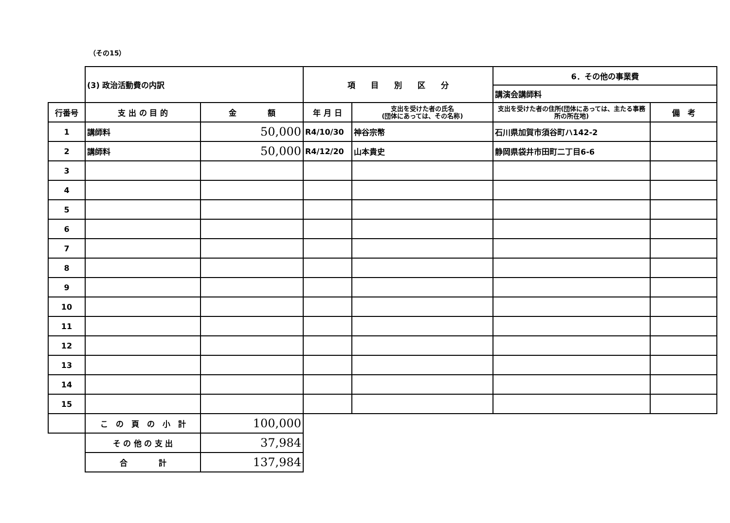（その15）
| | (3) 政治活動費の内訳 | | 項 目 別 区 分 | | 6．その他の事業費 | |
| | | | | | 講演会講師料 | |
| 行番号 | 支 出 の 目 的 | 金 額 | 年 月 日 | 支出を受けた者の氏名 (団体にあっては、その名称) | 支出を受けた者の住所(団体にあっては、主たる事務所の所在地) | 備 考 |
| 1 | 講師料 | 50,000 | R4/10/30 | 神谷宗幣 | 石川県加賀市須谷町ハ142-2 | |
| 2 | 講師料 | 50,000 | R4/12/20 | 山本貴史 | 静岡県袋井市田町二丁目6-6 | |
| 3 | | | | | | |
| 4 | | | | | | |
| 5 | | | | | | |
| 6 | | | | | | |
| 7 | | | | | | |
| 8 | | | | | | |
| 9 | | | | | | |
| 10 | | | | | | |
| 11 | | | | | | |
| 12 | | | | | | |
| 13 | | | | | | |
| 14 | | | | | | |
| 15 | | | | | | |
| | こ の 頁 の 小 計 | 100,000 | | | | |
| | そ の 他 の 支 出 | 37,984 | | | | |
| | 合 計 | 137,984 | | | | |